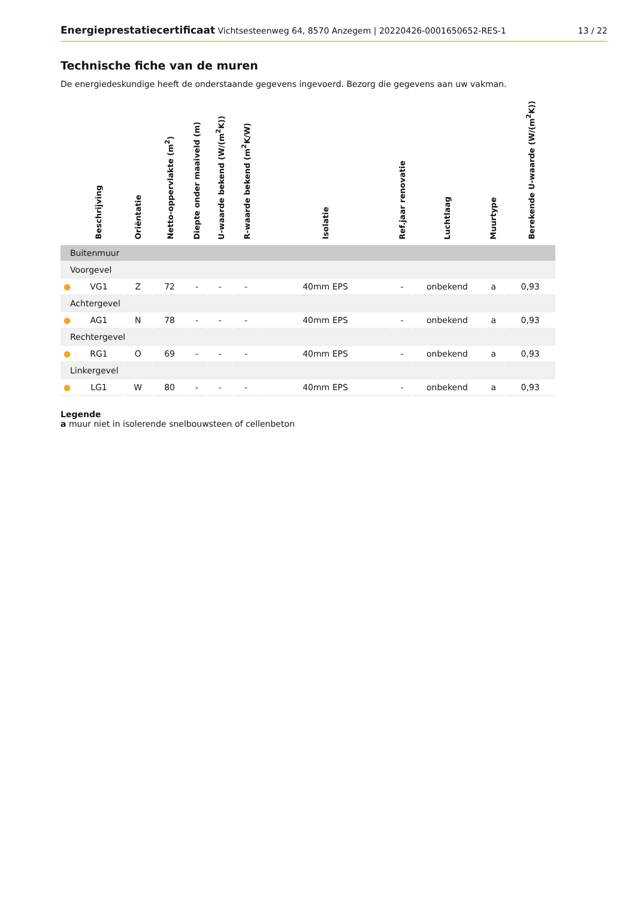Energieprestatiecertificaat Vichtsesteenweg 64, 8570 Anzegem | 20220426-0001650652-RES-1
13 / 22
Technische fiche van de muren
De energiedeskundige heeft de onderstaande gegevens ingevoerd. Bezorg die gegevens aan uw vakman.
| | Beschrijving | Oriëntatie | Netto-oppervlakte (m<sup>2</sup>) | Diepte onder maaiveld (m) | U-waarde bekend (W/(m<sup>2</sup>K)) | R-waarde bekend (m<sup>2</sup>K/W) | Isolatie | Ref.jaar renovatie | Luchtlaag | Muurtype | Berekende U-waarde (W/(m<sup>2</sup>K)) |
| --- | --- | --- | --- | --- | --- | --- | --- | --- | --- | --- | --- |
| Buitenmuur | | | | | | | | | | | |
| Voorgevel | | | | | | | | | | | |
| ● | VG1 | Z | 72 | - | - | - | 40mm EPS | - | onbekend | a | 0,93 |
| Achtergevel | | | | | | | | | | | |
| ● | AG1 | N | 78 | - | - | - | 40mm EPS | - | onbekend | a | 0,93 |
| Rechtergevel | | | | | | | | | | | |
| ● | RG1 | O | 69 | - | - | - | 40mm EPS | - | onbekend | a | 0,93 |
| Linkergevel | | | | | | | | | | | |
| ● | LG1 | W | 80 | - | - | - | 40mm EPS | - | onbekend | a | 0,93 |
Legende
a muur niet in isolerende snelbouwsteen of cellenbeton